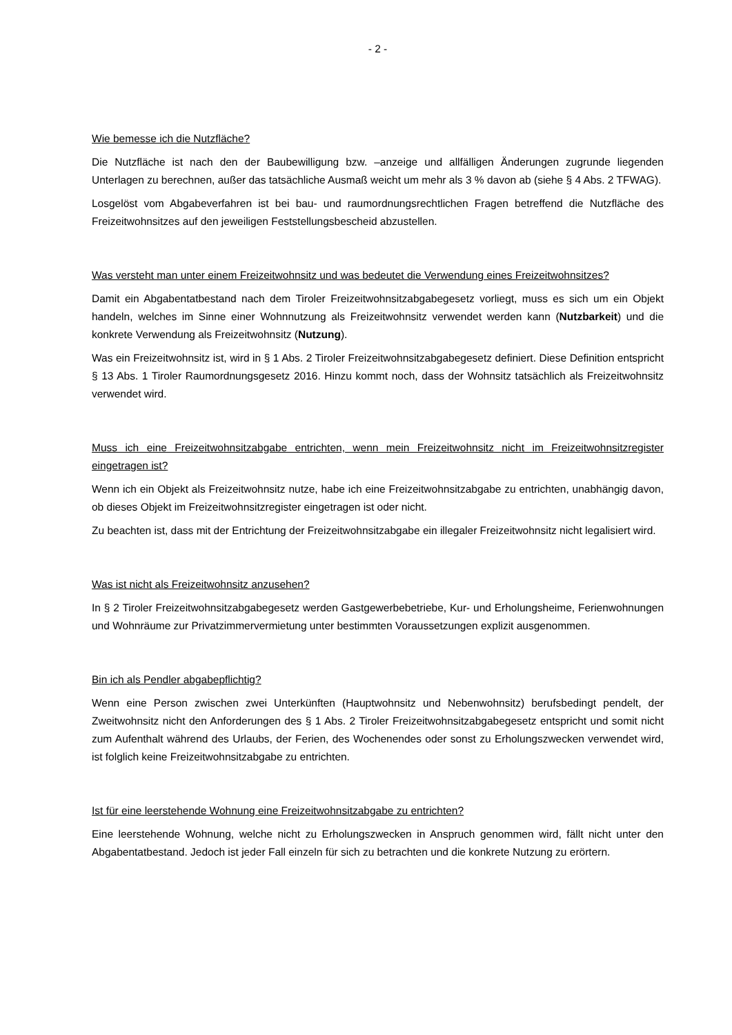- 2 -
Wie bemesse ich die Nutzfläche?
Die Nutzfläche ist nach den der Baubewilligung bzw. –anzeige und allfälligen Änderungen zugrunde liegenden Unterlagen zu berechnen, außer das tatsächliche Ausmaß weicht um mehr als 3 % davon ab (siehe § 4 Abs. 2 TFWAG).
Losgelöst vom Abgabeverfahren ist bei bau- und raumordnungsrechtlichen Fragen betreffend die Nutzfläche des Freizeitwohnsitzes auf den jeweiligen Feststellungsbescheid abzustellen.
Was versteht man unter einem Freizeitwohnsitz und was bedeutet die Verwendung eines Freizeitwohnsitzes?
Damit ein Abgabentatbestand nach dem Tiroler Freizeitwohnsitzabgabegesetz vorliegt, muss es sich um ein Objekt handeln, welches im Sinne einer Wohnnutzung als Freizeitwohnsitz verwendet werden kann (Nutzbarkeit) und die konkrete Verwendung als Freizeitwohnsitz (Nutzung).
Was ein Freizeitwohnsitz ist, wird in § 1 Abs. 2 Tiroler Freizeitwohnsitzabgabegesetz definiert. Diese Definition entspricht § 13 Abs. 1 Tiroler Raumordnungsgesetz 2016. Hinzu kommt noch, dass der Wohnsitz tatsächlich als Freizeitwohnsitz verwendet wird.
Muss ich eine Freizeitwohnsitzabgabe entrichten, wenn mein Freizeitwohnsitz nicht im Freizeitwohnsitzregister eingetragen ist?
Wenn ich ein Objekt als Freizeitwohnsitz nutze, habe ich eine Freizeitwohnsitzabgabe zu entrichten, unabhängig davon, ob dieses Objekt im Freizeitwohnsitzregister eingetragen ist oder nicht.
Zu beachten ist, dass mit der Entrichtung der Freizeitwohnsitzabgabe ein illegaler Freizeitwohnsitz nicht legalisiert wird.
Was ist nicht als Freizeitwohnsitz anzusehen?
In § 2 Tiroler Freizeitwohnsitzabgabegesetz werden Gastgewerbebetriebe, Kur- und Erholungsheime, Ferienwohnungen und Wohnräume zur Privatzimmervermietung unter bestimmten Voraussetzungen explizit ausgenommen.
Bin ich als Pendler abgabepflichtig?
Wenn eine Person zwischen zwei Unterkünften (Hauptwohnsitz und Nebenwohnsitz) berufsbedingt pendelt, der Zweitwohnsitz nicht den Anforderungen des § 1 Abs. 2 Tiroler Freizeitwohnsitzabgabegesetz entspricht und somit nicht zum Aufenthalt während des Urlaubs, der Ferien, des Wochenendes oder sonst zu Erholungszwecken verwendet wird, ist folglich keine Freizeitwohnsitzabgabe zu entrichten.
Ist für eine leerstehende Wohnung eine Freizeitwohnsitzabgabe zu entrichten?
Eine leerstehende Wohnung, welche nicht zu Erholungszwecken in Anspruch genommen wird, fällt nicht unter den Abgabentatbestand. Jedoch ist jeder Fall einzeln für sich zu betrachten und die konkrete Nutzung zu erörtern.